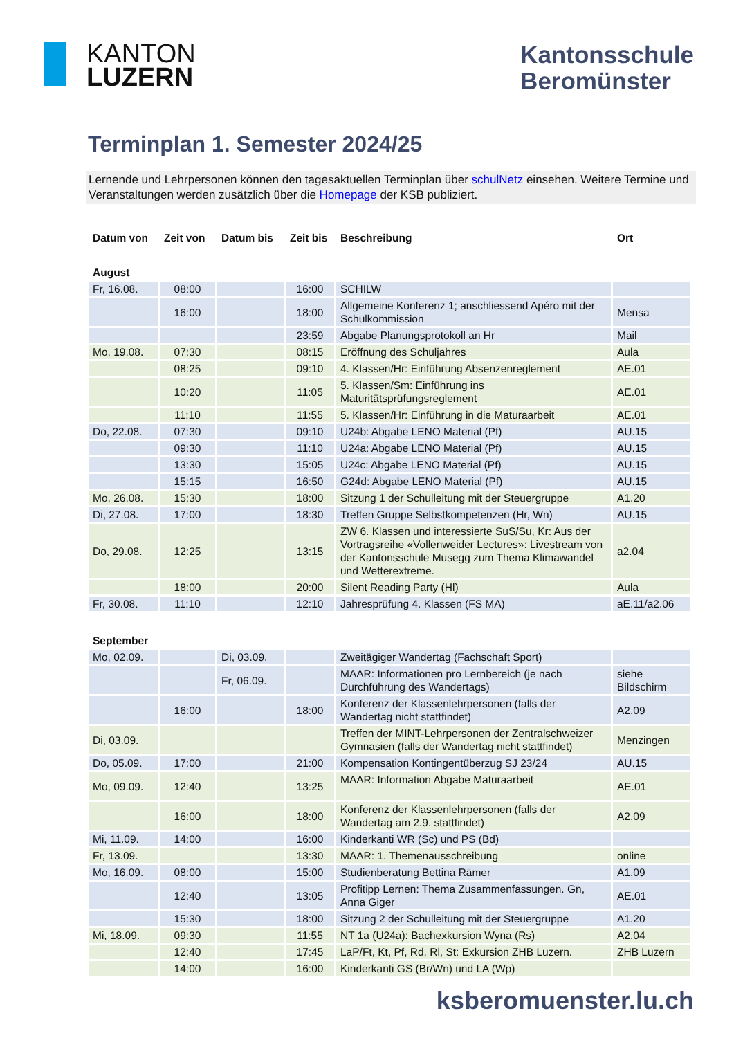KANTON
LUZERN
Kantonsschule
Beromünster
Terminplan 1. Semester 2024/25
Lernende und Lehrpersonen können den tagesaktuellen Terminplan über schulNetz einsehen. Weitere Termine und Veranstaltungen werden zusätzlich über die Homepage der KSB publiziert.
| Datum von | Zeit von | Datum bis | Zeit bis | Beschreibung | Ort |
| --- | --- | --- | --- | --- | --- |
| August | | | | | |
| Fr, 16.08. | 08:00 | | 16:00 | SCHILW | |
| | 16:00 | | 18:00 | Allgemeine Konferenz 1; anschliessend Apéro mit der Schulkommission | Mensa |
| | | | 23:59 | Abgabe Planungsprotokoll an Hr | Mail |
| Mo, 19.08. | 07:30 | | 08:15 | Eröffnung des Schuljahres | Aula |
| | 08:25 | | 09:10 | 4. Klassen/Hr: Einführung Absenzenreglement | AE.01 |
| | 10:20 | | 11:05 | 5. Klassen/Sm: Einführung ins Maturitätsprüfungsreglement | AE.01 |
| | 11:10 | | 11:55 | 5. Klassen/Hr: Einführung in die Maturaarbeit | AE.01 |
| Do, 22.08. | 07:30 | | 09:10 | U24b: Abgabe LENO Material (Pf) | AU.15 |
| | 09:30 | | 11:10 | U24a: Abgabe LENO Material (Pf) | AU.15 |
| | 13:30 | | 15:05 | U24c: Abgabe LENO Material (Pf) | AU.15 |
| | 15:15 | | 16:50 | G24d: Abgabe LENO Material (Pf) | AU.15 |
| Mo, 26.08. | 15:30 | | 18:00 | Sitzung 1 der Schulleitung mit der Steuergruppe | A1.20 |
| Di, 27.08. | 17:00 | | 18:30 | Treffen Gruppe Selbstkompetenzen (Hr, Wn) | AU.15 |
| Do, 29.08. | 12:25 | | 13:15 | ZW 6. Klassen und interessierte SuS/Su, Kr: Aus der Vortragsreihe «Vollenweider Lectures»: Livestream von der Kantonsschule Musegg zum Thema Klimawandel und Wetterextreme. | a2.04 |
| | 18:00 | | 20:00 | Silent Reading Party (Hl) | Aula |
| Fr, 30.08. | 11:10 | | 12:10 | Jahresprüfung 4. Klassen (FS MA) | aE.11/a2.06 |
| September | | | | | |
| Mo, 02.09. | | Di, 03.09. | | Zweitägiger Wandertag (Fachschaft Sport) | |
| | | Fr, 06.09. | | MAAR: Informationen pro Lernbereich (je nach Durchführung des Wandertags) | siehe Bildschirm |
| | 16:00 | | 18:00 | Konferenz der Klassenlehrpersonen (falls der Wandertag nicht stattfindet) | A2.09 |
| Di, 03.09. | | | | Treffen der MINT-Lehrpersonen der Zentralschweizer Gymnasien (falls der Wandertag nicht stattfindet) | Menzingen |
| Do, 05.09. | 17:00 | | 21:00 | Kompensation Kontingentüberzug SJ 23/24 | AU.15 |
| Mo, 09.09. | 12:40 | | 13:25 | MAAR: Information Abgabe Maturaarbeit | AE.01 |
| | 16:00 | | 18:00 | Konferenz der Klassenlehrpersonen (falls der Wandertag am 2.9. stattfindet) | A2.09 |
| Mi, 11.09. | 14:00 | | 16:00 | Kinderkanti WR (Sc) und PS (Bd) | |
| Fr, 13.09. | | | 13:30 | MAAR: 1. Themenausschreibung | online |
| Mo, 16.09. | 08:00 | | 15:00 | Studienberatung Bettina Rämer | A1.09 |
| | 12:40 | | 13:05 | Profitipp Lernen: Thema Zusammenfassungen. Gn, Anna Giger | AE.01 |
| | 15:30 | | 18:00 | Sitzung 2 der Schulleitung mit der Steuergruppe | A1.20 |
| Mi, 18.09. | 09:30 | | 11:55 | NT 1a (U24a): Bachexkursion Wyna (Rs) | A2.04 |
| | 12:40 | | 17:45 | LaP/Ft, Kt, Pf, Rd, Rl, St: Exkursion ZHB Luzern. | ZHB Luzern |
| | 14:00 | | 16:00 | Kinderkanti GS (Br/Wn) und LA (Wp) | |
ksberomuenster.lu.ch